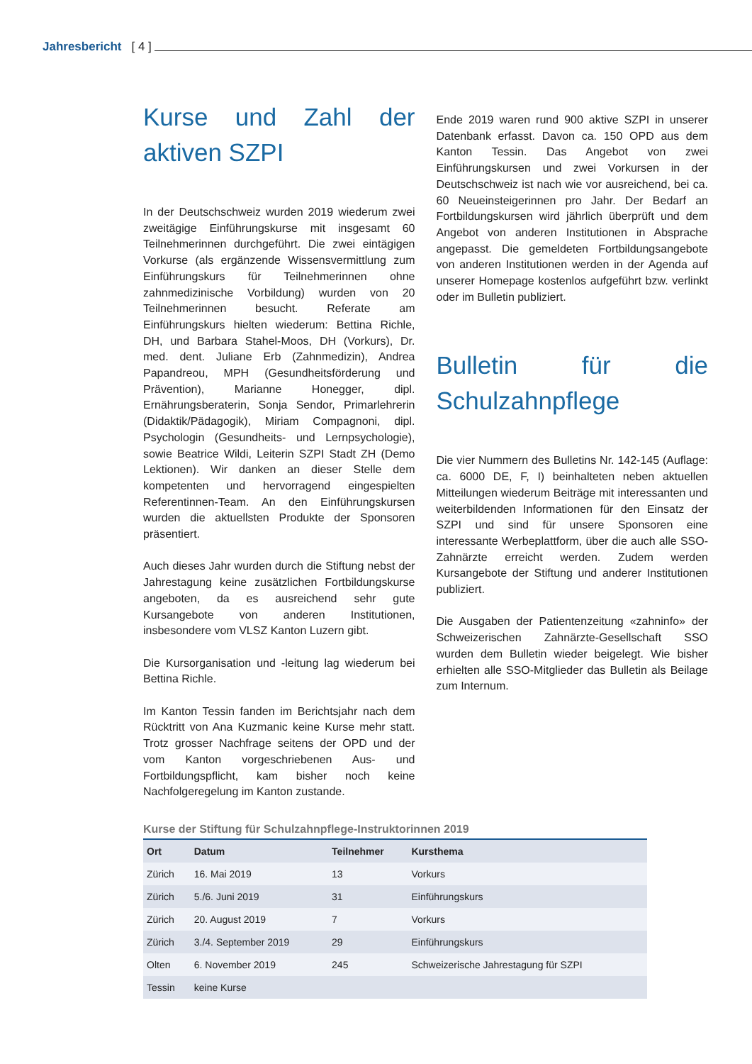Jahresbericht [ 4 ]
Kurse und Zahl der aktiven SZPI
In der Deutschschweiz wurden 2019 wiederum zwei zweitägige Einführungskurse mit insgesamt 60 Teilnehmerinnen durchgeführt. Die zwei eintägigen Vorkurse (als ergänzende Wissensvermittlung zum Einführungskurs für Teilnehmerinnen ohne zahnmedizinische Vorbildung) wurden von 20 Teilnehmerinnen besucht. Referate am Einführungskurs hielten wiederum: Bettina Richle, DH, und Barbara Stahel-Moos, DH (Vorkurs), Dr. med. dent. Juliane Erb (Zahnmedizin), Andrea Papandreou, MPH (Gesundheitsförderung und Prävention), Marianne Honegger, dipl. Ernährungsberaterin, Sonja Sendor, Primarlehrerin (Didaktik/Pädagogik), Miriam Compagnoni, dipl. Psychologin (Gesundheits- und Lernpsychologie), sowie Beatrice Wildi, Leiterin SZPI Stadt ZH (Demo Lektionen). Wir danken an dieser Stelle dem kompetenten und hervorragend eingespielten Referentinnen-Team. An den Einführungskursen wurden die aktuellsten Produkte der Sponsoren präsentiert.
Auch dieses Jahr wurden durch die Stiftung nebst der Jahrestagung keine zusätzlichen Fortbildungskurse angeboten, da es ausreichend sehr gute Kursangebote von anderen Institutionen, insbesondere vom VLSZ Kanton Luzern gibt.
Die Kursorganisation und -leitung lag wiederum bei Bettina Richle.
Im Kanton Tessin fanden im Berichtsjahr nach dem Rücktritt von Ana Kuzmanic keine Kurse mehr statt. Trotz grosser Nachfrage seitens der OPD und der vom Kanton vorgeschriebenen Aus- und Fortbildungspflicht, kam bisher noch keine Nachfolgeregelung im Kanton zustande.
Ende 2019 waren rund 900 aktive SZPI in unserer Datenbank erfasst. Davon ca. 150 OPD aus dem Kanton Tessin. Das Angebot von zwei Einführungskursen und zwei Vorkursen in der Deutschschweiz ist nach wie vor ausreichend, bei ca. 60 Neueinsteigerinnen pro Jahr. Der Bedarf an Fortbildungskursen wird jährlich überprüft und dem Angebot von anderen Institutionen in Absprache angepasst. Die gemeldeten Fortbildungsangebote von anderen Institutionen werden in der Agenda auf unserer Homepage kostenlos aufgeführt bzw. verlinkt oder im Bulletin publiziert.
Bulletin für die Schulzahnpflege
Die vier Nummern des Bulletins Nr. 142-145 (Auflage: ca. 6000 DE, F, I) beinhalteten neben aktuellen Mitteilungen wiederum Beiträge mit interessanten und weiterbildenden Informationen für den Einsatz der SZPI und sind für unsere Sponsoren eine interessante Werbeplattform, über die auch alle SSO-Zahnärzte erreicht werden. Zudem werden Kursangebote der Stiftung und anderer Institutionen publiziert.
Die Ausgaben der Patientenzeitung «zahninfo» der Schweizerischen Zahnärzte-Gesellschaft SSO wurden dem Bulletin wieder beigelegt. Wie bisher erhielten alle SSO-Mitglieder das Bulletin als Beilage zum Internum.
Kurse der Stiftung für Schulzahnpflege-Instruktorinnen 2019
| Ort | Datum | Teilnehmer | Kursthema |
| --- | --- | --- | --- |
| Zürich | 16. Mai 2019 | 13 | Vorkurs |
| Zürich | 5./6. Juni 2019 | 31 | Einführungskurs |
| Zürich | 20. August 2019 | 7 | Vorkurs |
| Zürich | 3./4. September 2019 | 29 | Einführungskurs |
| Olten | 6. November 2019 | 245 | Schweizerische Jahrestagung für SZPI |
| Tessin | keine Kurse | | |